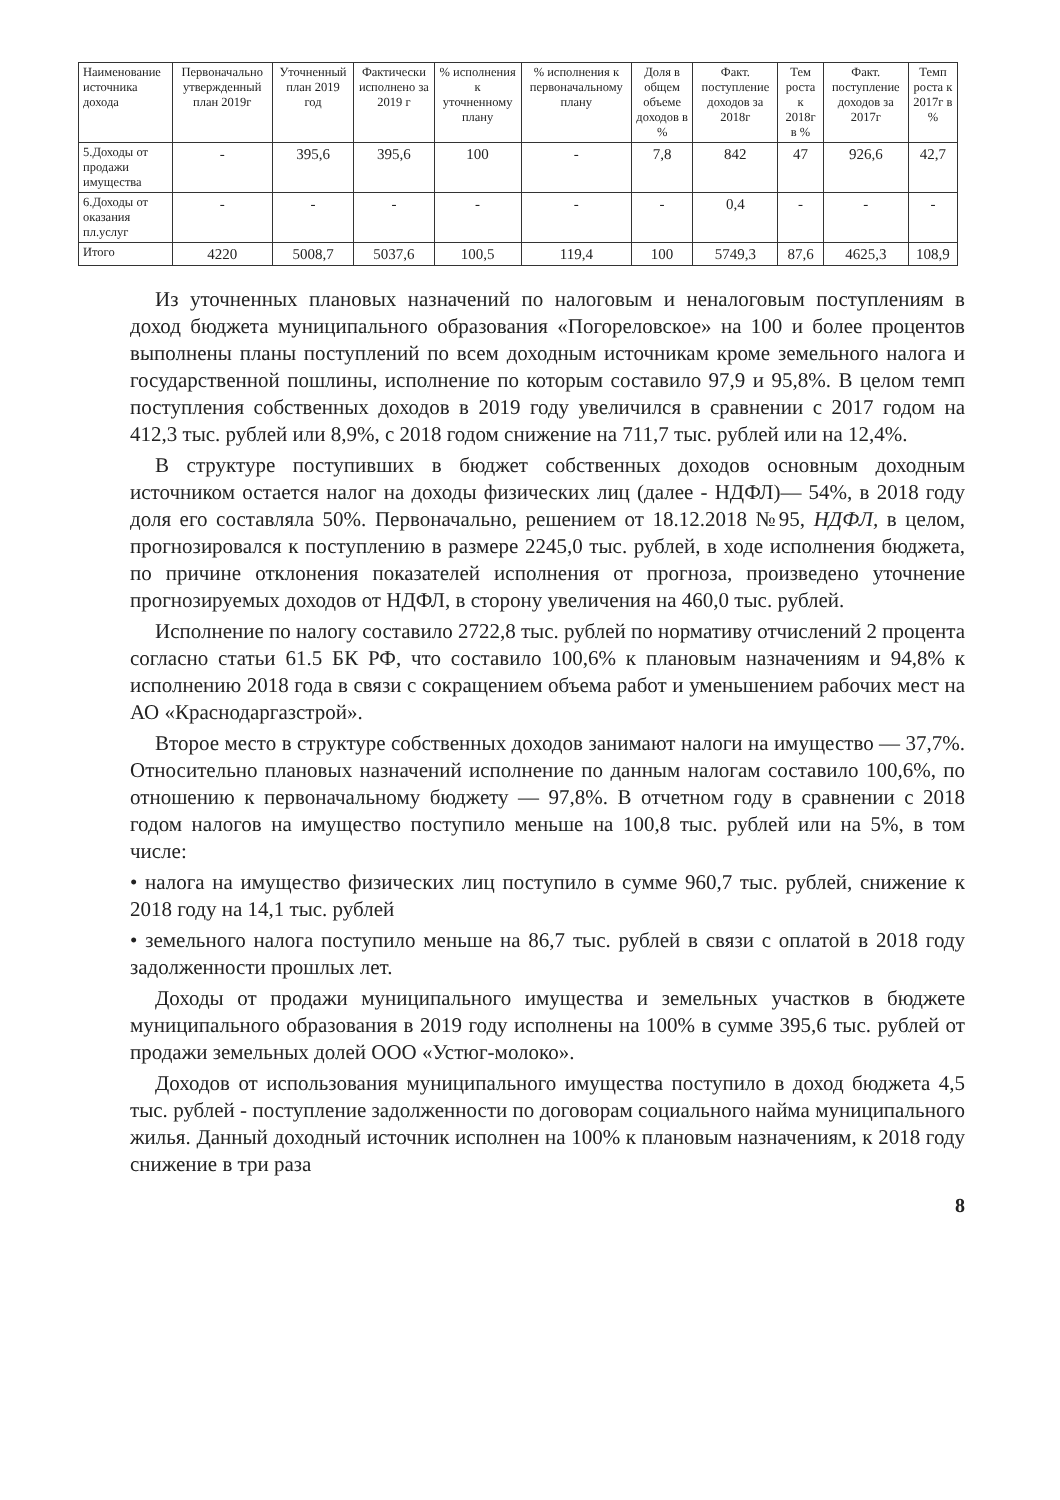| Наименование источника дохода | Первоначально утвержденный план 2019г | Уточненный план 2019 год | Фактически исполнено за 2019 г | % исполнения к уточненному плану | % исполнения к первоначальному плану | Доля в общем объеме доходов в % | Факт. поступление доходов за 2018г | Тем роста к 2018г в % | Факт. поступление доходов за 2017г | Темп роста к 2017г в % |
| --- | --- | --- | --- | --- | --- | --- | --- | --- | --- | --- |
| 5.Доходы от продажи имущества | - | 395,6 | 395,6 | 100 | - | 7,8 | 842 | 47 | 926,6 | 42,7 |
| 6.Доходы от оказания пл.услуг | - | - | - | - | - | - | 0,4 | - | - | - |
| Итого | 4220 | 5008,7 | 5037,6 | 100,5 | 119,4 | 100 | 5749,3 | 87,6 | 4625,3 | 108,9 |
Из уточненных плановых назначений по налоговым и неналоговым поступлениям в доход бюджета муниципального образования «Погореловское» на 100 и более процентов выполнены планы поступлений по всем доходным источникам кроме земельного налога и государственной пошлины, исполнение по которым составило 97,9 и 95,8%. В целом темп поступления собственных доходов в 2019 году увеличился в сравнении с 2017 годом на 412,3 тыс. рублей или 8,9%, с 2018 годом снижение на 711,7 тыс. рублей или на 12,4%.
В структуре поступивших в бюджет собственных доходов основным доходным источником остается налог на доходы физических лиц (далее - НДФЛ)— 54%, в 2018 году доля его составляла 50%. Первоначально, решением от 18.12.2018 №95, НДФЛ, в целом, прогнозировался к поступлению в размере 2245,0 тыс. рублей, в ходе исполнения бюджета, по причине отклонения показателей исполнения от прогноза, произведено уточнение прогнозируемых доходов от НДФЛ, в сторону увеличения на 460,0 тыс. рублей.
Исполнение по налогу составило 2722,8 тыс. рублей по нормативу отчислений 2 процента согласно статьи 61.5 БК РФ, что составило 100,6% к плановым назначениям и 94,8% к исполнению 2018 года в связи с сокращением объема работ и уменьшением рабочих мест на АО «Краснодаргазстрой».
Второе место в структуре собственных доходов занимают налоги на имущество — 37,7%. Относительно плановых назначений исполнение по данным налогам составило 100,6%, по отношению к первоначальному бюджету — 97,8%. В отчетном году в сравнении с 2018 годом налогов на имущество поступило меньше на 100,8 тыс. рублей или на 5%, в том числе:
• налога на имущество физических лиц поступило в сумме 960,7 тыс. рублей, снижение к 2018 году на 14,1 тыс. рублей
• земельного налога поступило меньше на 86,7 тыс. рублей в связи с оплатой в 2018 году задолженности прошлых лет.
Доходы от продажи муниципального имущества и земельных участков в бюджете муниципального образования в 2019 году исполнены на 100% в сумме 395,6 тыс. рублей от продажи земельных долей ООО «Устюг-молоко».
Доходов от использования муниципального имущества поступило в доход бюджета 4,5 тыс. рублей - поступление задолженности по договорам социального найма муниципального жилья. Данный доходный источник исполнен на 100% к плановым назначениям, к 2018 году снижение в три раза
8